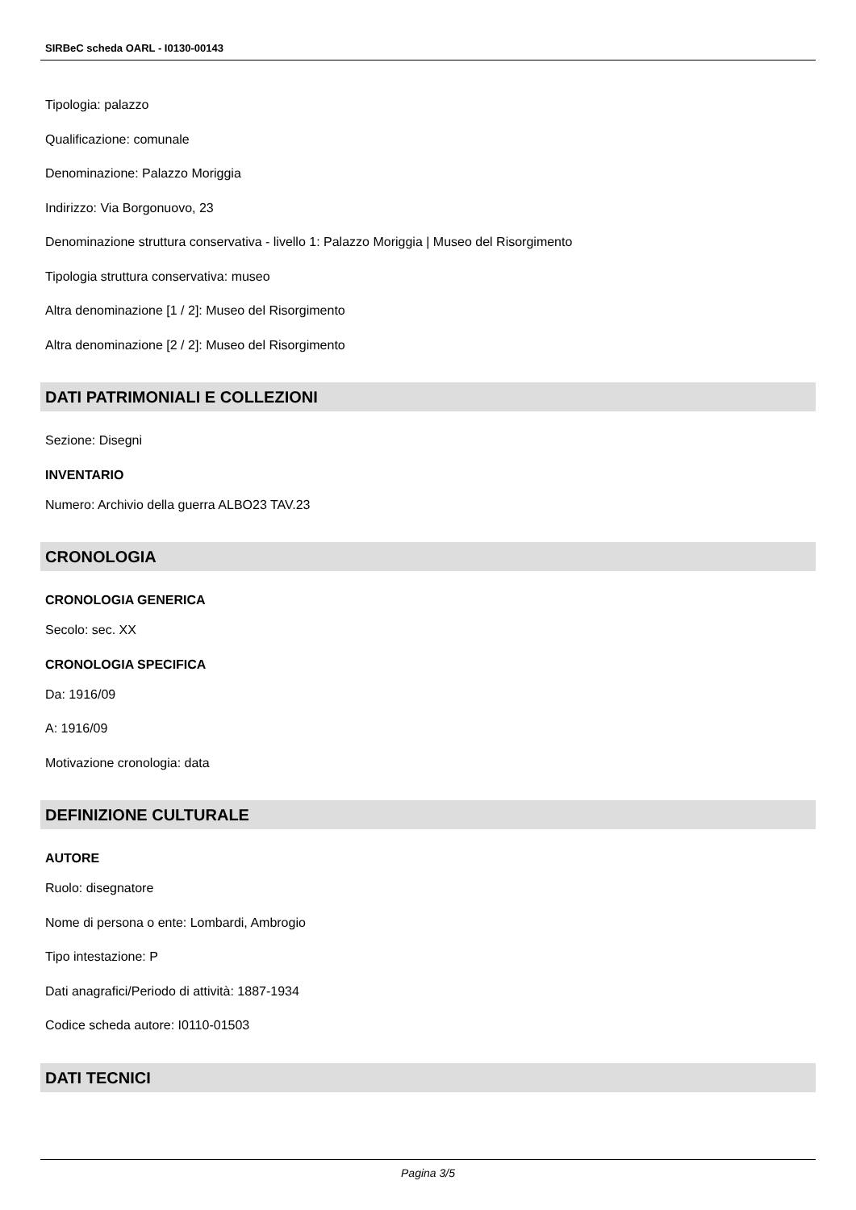SIRBeC scheda OARL - I0130-00143
Tipologia: palazzo
Qualificazione: comunale
Denominazione: Palazzo Moriggia
Indirizzo: Via Borgonuovo, 23
Denominazione struttura conservativa - livello 1: Palazzo Moriggia | Museo del Risorgimento
Tipologia struttura conservativa: museo
Altra denominazione [1 / 2]: Museo del Risorgimento
Altra denominazione [2 / 2]: Museo del Risorgimento
DATI PATRIMONIALI E COLLEZIONI
Sezione: Disegni
INVENTARIO
Numero: Archivio della guerra ALBO23 TAV.23
CRONOLOGIA
CRONOLOGIA GENERICA
Secolo: sec. XX
CRONOLOGIA SPECIFICA
Da: 1916/09
A: 1916/09
Motivazione cronologia: data
DEFINIZIONE CULTURALE
AUTORE
Ruolo: disegnatore
Nome di persona o ente: Lombardi, Ambrogio
Tipo intestazione: P
Dati anagrafici/Periodo di attività: 1887-1934
Codice scheda autore: I0110-01503
DATI TECNICI
Pagina 3/5